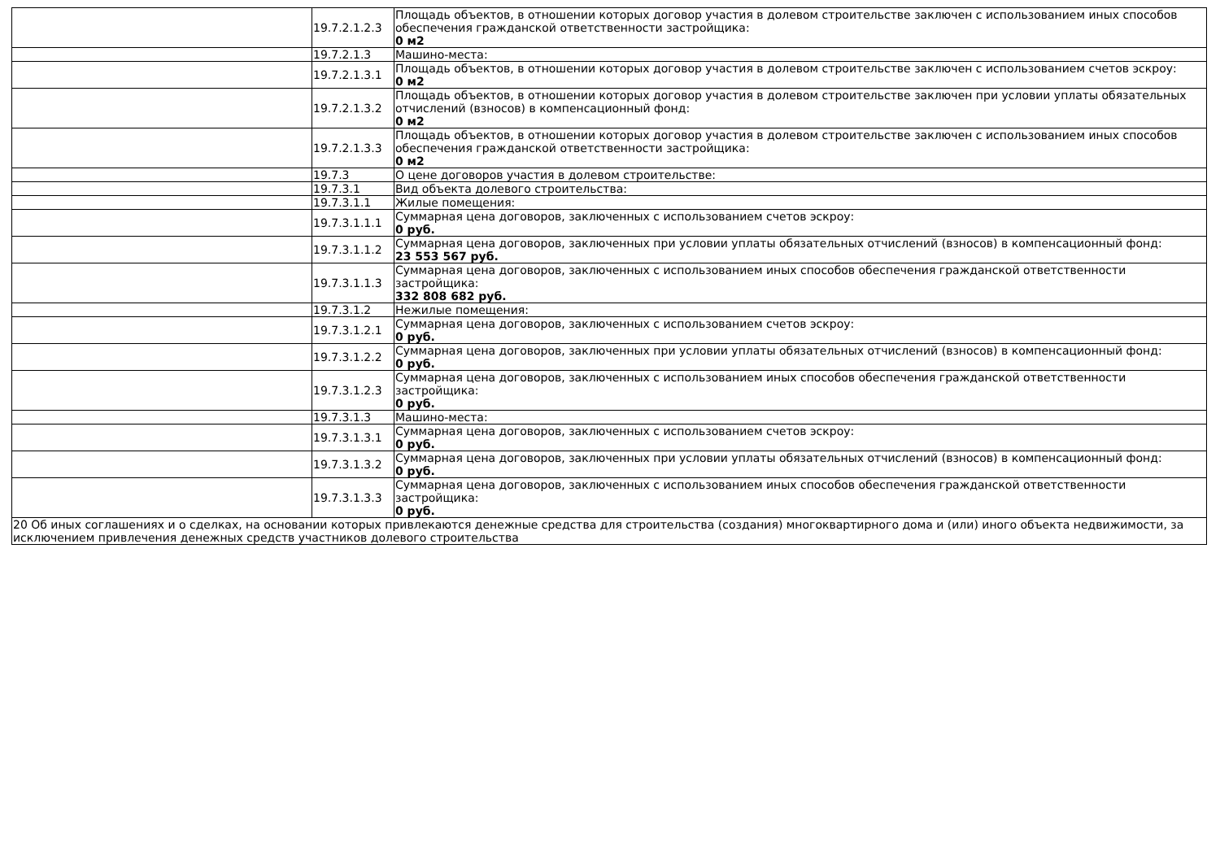| | 19.7.2.1.2.3 | Площадь объектов, в отношении которых договор участия в долевом строительстве заключен с использованием иных способов обеспечения гражданской ответственности застройщика: 0 м2 |
| | 19.7.2.1.3 | Машино-места: |
| | 19.7.2.1.3.1 | Площадь объектов, в отношении которых договор участия в долевом строительстве заключен с использованием счетов эскроу: 0 м2 |
| | 19.7.2.1.3.2 | Площадь объектов, в отношении которых договор участия в долевом строительстве заключен при условии уплаты обязательных отчислений (взносов) в компенсационный фонд: 0 м2 |
| | 19.7.2.1.3.3 | Площадь объектов, в отношении которых договор участия в долевом строительстве заключен с использованием иных способов обеспечения гражданской ответственности застройщика: 0 м2 |
| | 19.7.3 | О цене договоров участия в долевом строительстве: |
| | 19.7.3.1 | Вид объекта долевого строительства: |
| | 19.7.3.1.1 | Жилые помещения: |
| | 19.7.3.1.1.1 | Суммарная цена договоров, заключенных с использованием счетов эскроу: 0 руб. |
| | 19.7.3.1.1.2 | Суммарная цена договоров, заключенных при условии уплаты обязательных отчислений (взносов) в компенсационный фонд: 23 553 567 руб. |
| | 19.7.3.1.1.3 | Суммарная цена договоров, заключенных с использованием иных способов обеспечения гражданской ответственности застройщика: 332 808 682 руб. |
| | 19.7.3.1.2 | Нежилые помещения: |
| | 19.7.3.1.2.1 | Суммарная цена договоров, заключенных с использованием счетов эскроу: 0 руб. |
| | 19.7.3.1.2.2 | Суммарная цена договоров, заключенных при условии уплаты обязательных отчислений (взносов) в компенсационный фонд: 0 руб. |
| | 19.7.3.1.2.3 | Суммарная цена договоров, заключенных с использованием иных способов обеспечения гражданской ответственности застройщика: 0 руб. |
| | 19.7.3.1.3 | Машино-места: |
| | 19.7.3.1.3.1 | Суммарная цена договоров, заключенных с использованием счетов эскроу: 0 руб. |
| | 19.7.3.1.3.2 | Суммарная цена договоров, заключенных при условии уплаты обязательных отчислений (взносов) в компенсационный фонд: 0 руб. |
| | 19.7.3.1.3.3 | Суммарная цена договоров, заключенных с использованием иных способов обеспечения гражданской ответственности застройщика: 0 руб. |
| 20 Об иных соглашениях и о сделках, на основании которых привлекаются денежные средства для строительства (создания) многоквартирного дома и (или) иного объекта недвижимости, за исключением привлечения денежных средств участников долевого строительства | | |